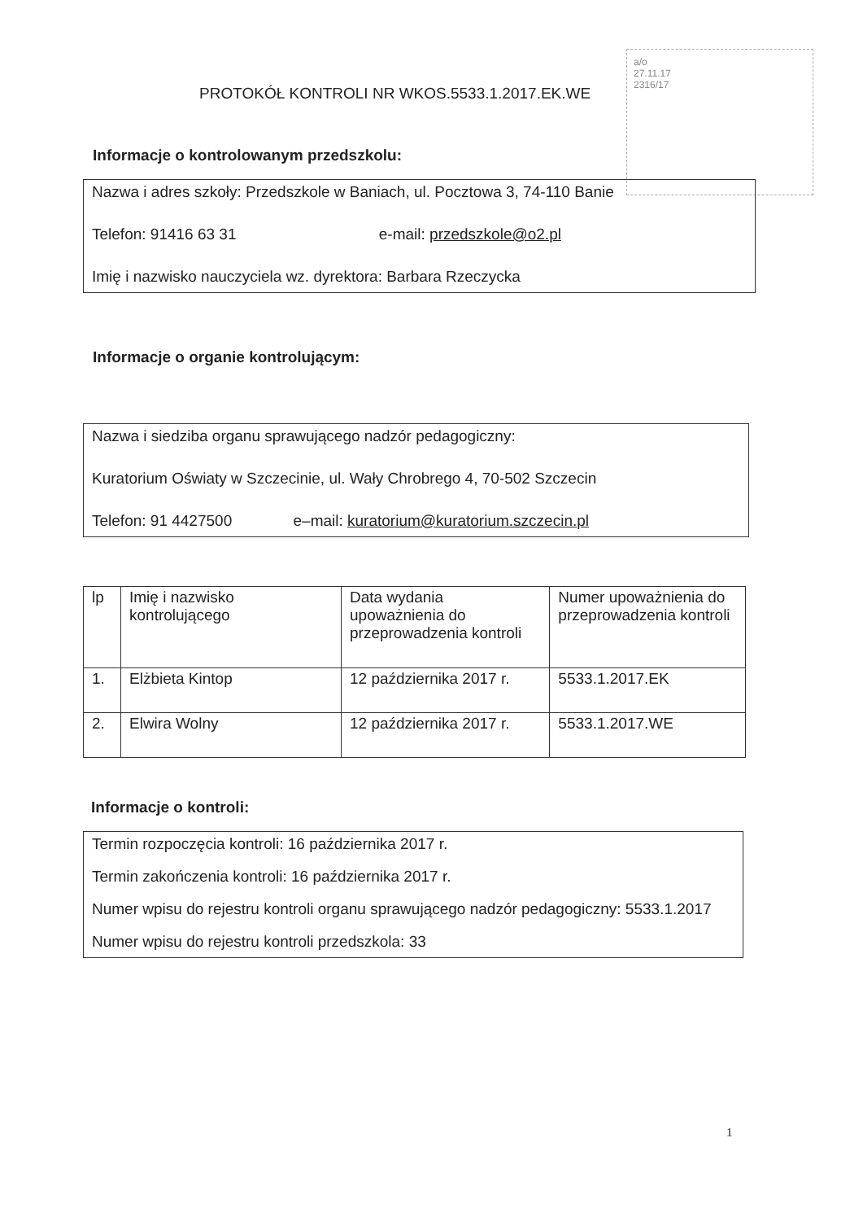a/o
27.11.17
2316/17
PROTOKÓŁ KONTROLI NR WKOS.5533.1.2017.EK.WE
Informacje o kontrolowanym przedszkolu:
Nazwa i adres szkoły: Przedszkole w Baniach, ul. Pocztowa 3, 74-110 Banie
Telefon: 91416 63 31 e-mail: przedszkole@o2.pl
Imię i nazwisko nauczyciela wz. dyrektora: Barbara Rzeczycka
Informacje o organie kontrolującym:
Nazwa i siedziba organu sprawującego nadzór pedagogiczny:
Kuratorium Oświaty w Szczecinie, ul. Wały Chrobrego 4, 70-502 Szczecin
Telefon: 91 4427500 e–mail: kuratorium@kuratorium.szczecin.pl
| lp | Imię i nazwisko kontrolującego | Data wydania upoważnienia do przeprowadzenia kontroli | Numer upoważnienia do przeprowadzenia kontroli |
| --- | --- | --- | --- |
| 1. | Elżbieta Kintop | 12 października 2017 r. | 5533.1.2017.EK |
| 2. | Elwira Wolny | 12 października 2017 r. | 5533.1.2017.WE |
Informacje o kontroli:
Termin rozpoczęcia kontroli: 16 października 2017 r.
Termin zakończenia kontroli: 16 października 2017 r.
Numer wpisu do rejestru kontroli organu sprawującego nadzór pedagogiczny: 5533.1.2017
Numer wpisu do rejestru kontroli przedszkola: 33
1